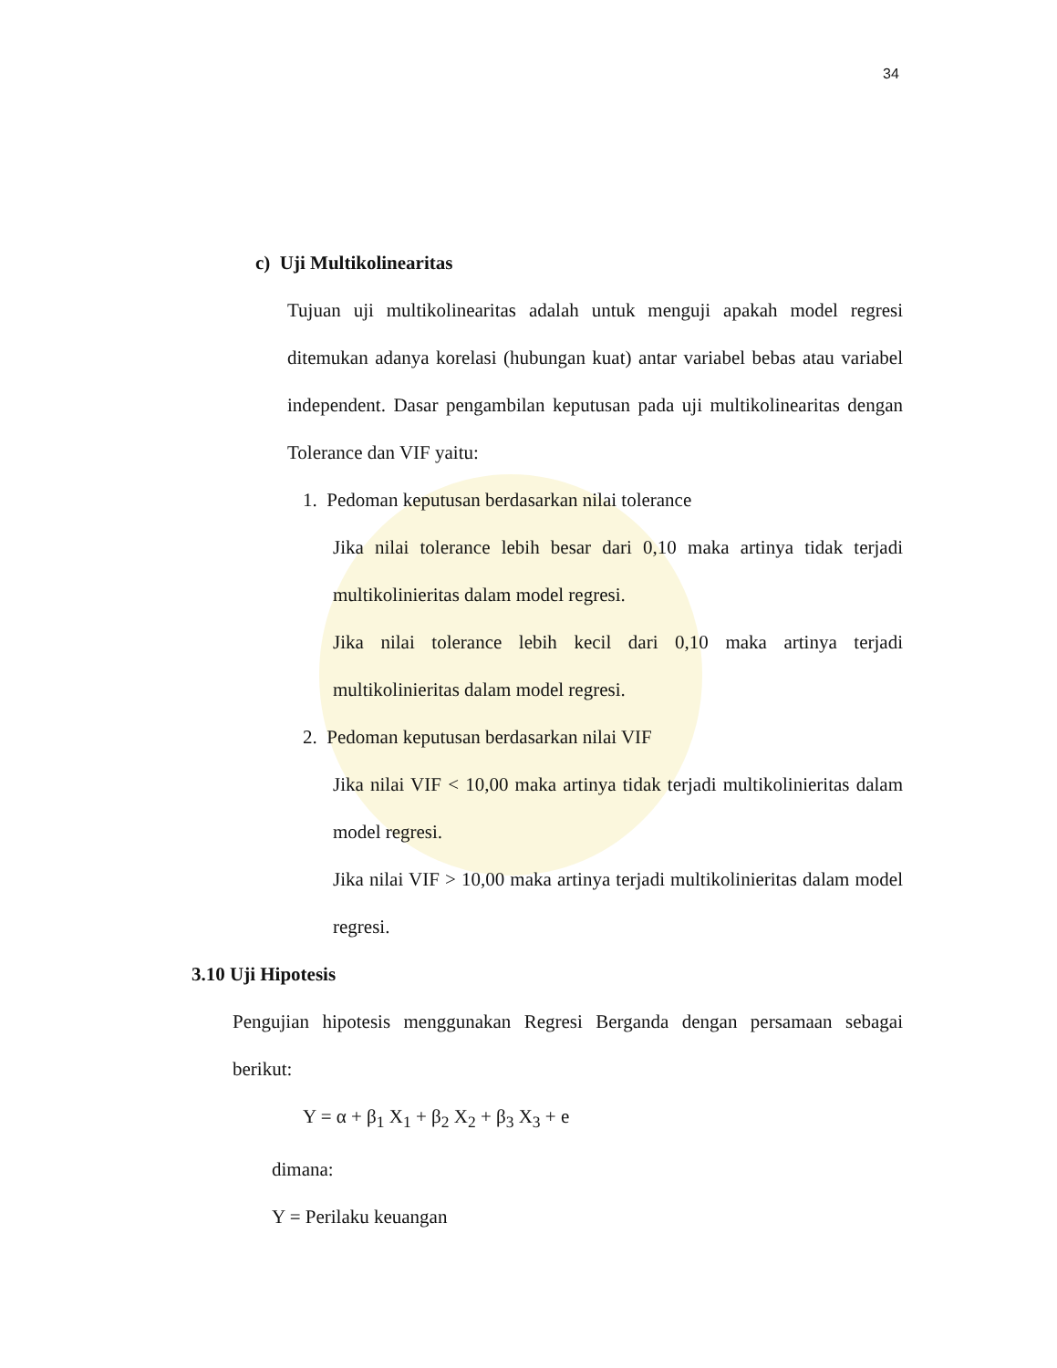34
c) Uji Multikolinearitas
Tujuan uji multikolinearitas adalah untuk menguji apakah model regresi ditemukan adanya korelasi (hubungan kuat) antar variabel bebas atau variabel independent. Dasar pengambilan keputusan pada uji multikolinearitas dengan Tolerance dan VIF yaitu:
1. Pedoman keputusan berdasarkan nilai tolerance
Jika nilai tolerance lebih besar dari 0,10 maka artinya tidak terjadi multikolinieritas dalam model regresi.
Jika nilai tolerance lebih kecil dari 0,10 maka artinya terjadi multikolinieritas dalam model regresi.
2. Pedoman keputusan berdasarkan nilai VIF
Jika nilai VIF < 10,00 maka artinya tidak terjadi multikolinieritas dalam model regresi.
Jika nilai VIF > 10,00 maka artinya terjadi multikolinieritas dalam model regresi.
3.10 Uji Hipotesis
Pengujian hipotesis menggunakan Regresi Berganda dengan persamaan sebagai berikut:
Y = α + β<sub>1</sub> X<sub>1</sub> + β<sub>2</sub> X<sub>2</sub> + β<sub>3</sub> X<sub>3</sub> + e
dimana:
Y = Perilaku keuangan